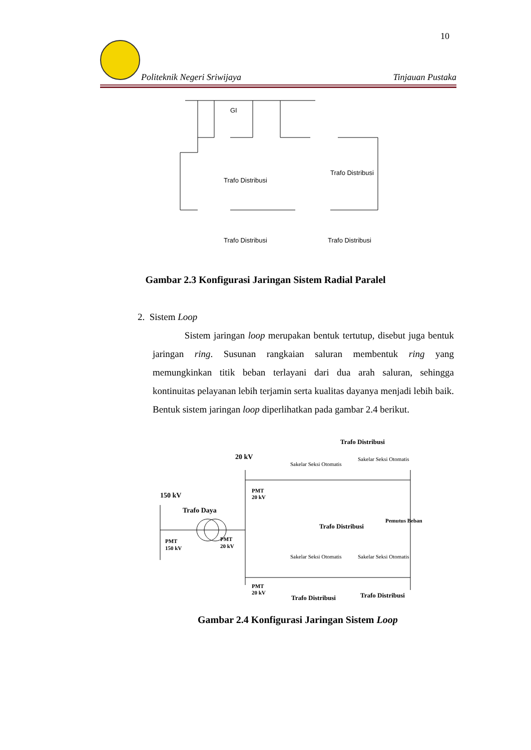10
Politeknik Negeri Sriwijaya Tinjauan Pustaka
GI
Trafo Distribusi
Trafo Distribusi
Trafo Distribusi
Trafo Distribusi
Gambar 2.3 Konfigurasi Jaringan Sistem Radial Paralel
2. Sistem Loop
Sistem jaringan loop merupakan bentuk tertutup, disebut juga bentuk jaringan ring. Susunan rangkaian saluran membentuk ring yang memungkinkan titik beban terlayani dari dua arah saluran, sehingga kontinuitas pelayanan lebih terjamin serta kualitas dayanya menjadi lebih baik. Bentuk sistem jaringan loop diperlihatkan pada gambar 2.4 berikut.
150 kV
20 kV
Trafo Daya
PMT
150 kV
PMT
20 kV
PMT
20 kV
PMT
20 kV
Sakelar Seksi Otomatis
Sakelar Seksi Otomatis
Sakelar Seksi Otomatis
Sakelar Seksi Otomatis
Trafo Distribusi
Trafo Distribusi
Pemutus Beban
Trafo Distribusi
Trafo Distribusi
Gambar 2.4 Konfigurasi Jaringan Sistem Loop